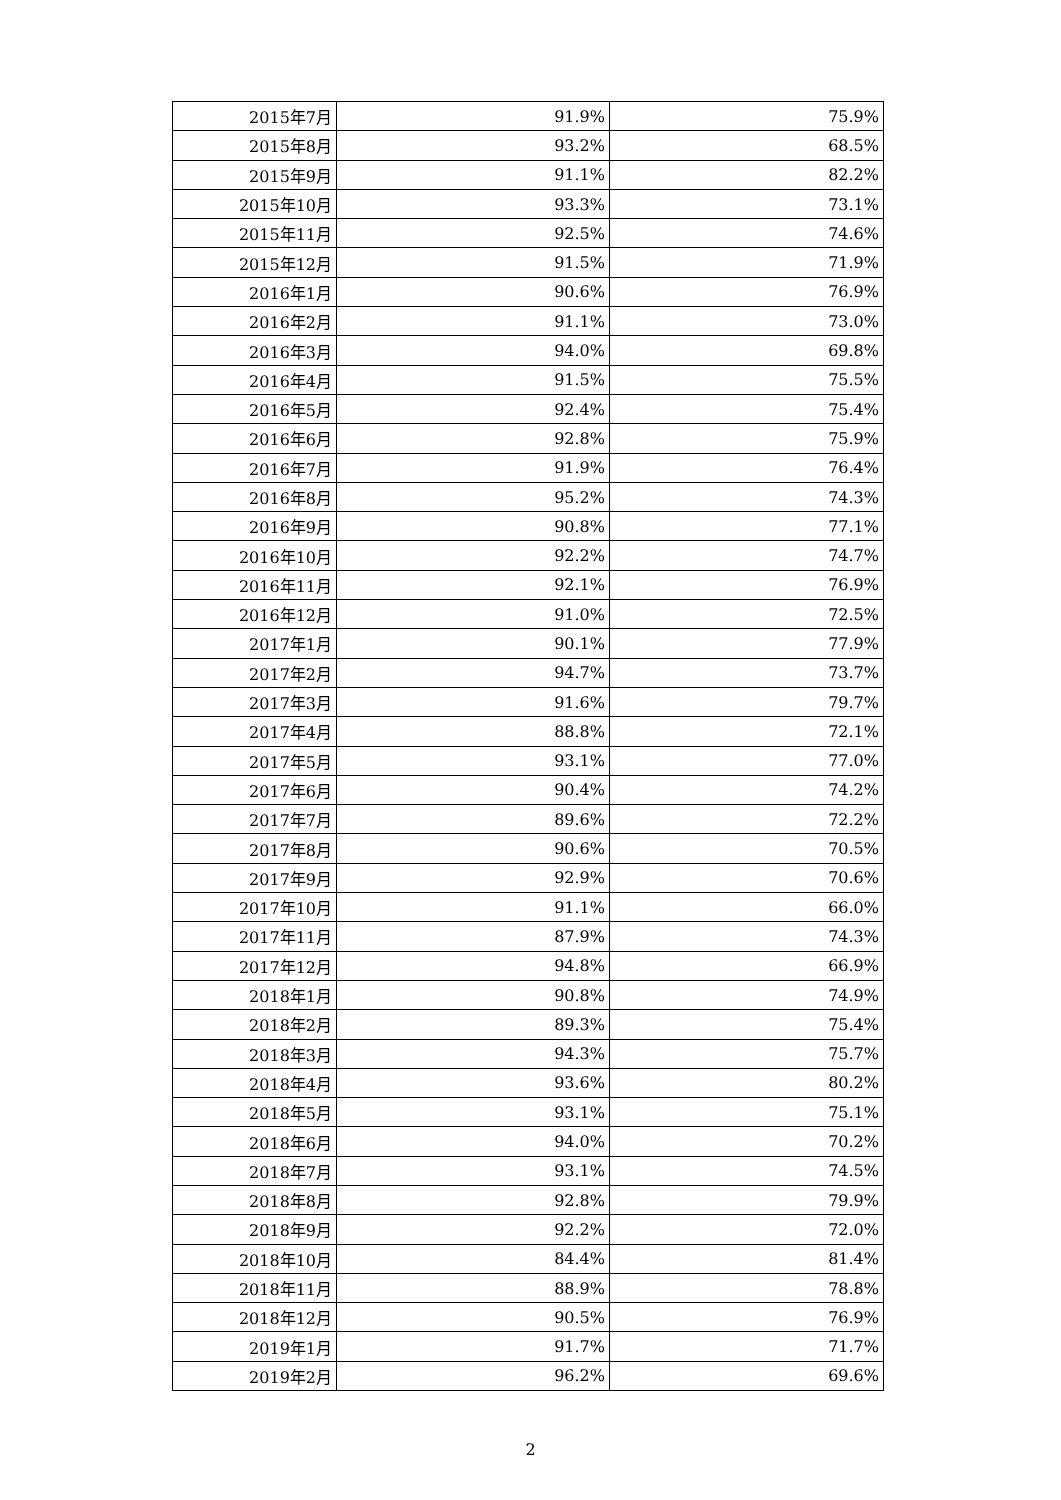| 2015年7月 | 91.9% | 75.9% |
| 2015年8月 | 93.2% | 68.5% |
| 2015年9月 | 91.1% | 82.2% |
| 2015年10月 | 93.3% | 73.1% |
| 2015年11月 | 92.5% | 74.6% |
| 2015年12月 | 91.5% | 71.9% |
| 2016年1月 | 90.6% | 76.9% |
| 2016年2月 | 91.1% | 73.0% |
| 2016年3月 | 94.0% | 69.8% |
| 2016年4月 | 91.5% | 75.5% |
| 2016年5月 | 92.4% | 75.4% |
| 2016年6月 | 92.8% | 75.9% |
| 2016年7月 | 91.9% | 76.4% |
| 2016年8月 | 95.2% | 74.3% |
| 2016年9月 | 90.8% | 77.1% |
| 2016年10月 | 92.2% | 74.7% |
| 2016年11月 | 92.1% | 76.9% |
| 2016年12月 | 91.0% | 72.5% |
| 2017年1月 | 90.1% | 77.9% |
| 2017年2月 | 94.7% | 73.7% |
| 2017年3月 | 91.6% | 79.7% |
| 2017年4月 | 88.8% | 72.1% |
| 2017年5月 | 93.1% | 77.0% |
| 2017年6月 | 90.4% | 74.2% |
| 2017年7月 | 89.6% | 72.2% |
| 2017年8月 | 90.6% | 70.5% |
| 2017年9月 | 92.9% | 70.6% |
| 2017年10月 | 91.1% | 66.0% |
| 2017年11月 | 87.9% | 74.3% |
| 2017年12月 | 94.8% | 66.9% |
| 2018年1月 | 90.8% | 74.9% |
| 2018年2月 | 89.3% | 75.4% |
| 2018年3月 | 94.3% | 75.7% |
| 2018年4月 | 93.6% | 80.2% |
| 2018年5月 | 93.1% | 75.1% |
| 2018年6月 | 94.0% | 70.2% |
| 2018年7月 | 93.1% | 74.5% |
| 2018年8月 | 92.8% | 79.9% |
| 2018年9月 | 92.2% | 72.0% |
| 2018年10月 | 84.4% | 81.4% |
| 2018年11月 | 88.9% | 78.8% |
| 2018年12月 | 90.5% | 76.9% |
| 2019年1月 | 91.7% | 71.7% |
| 2019年2月 | 96.2% | 69.6% |
2